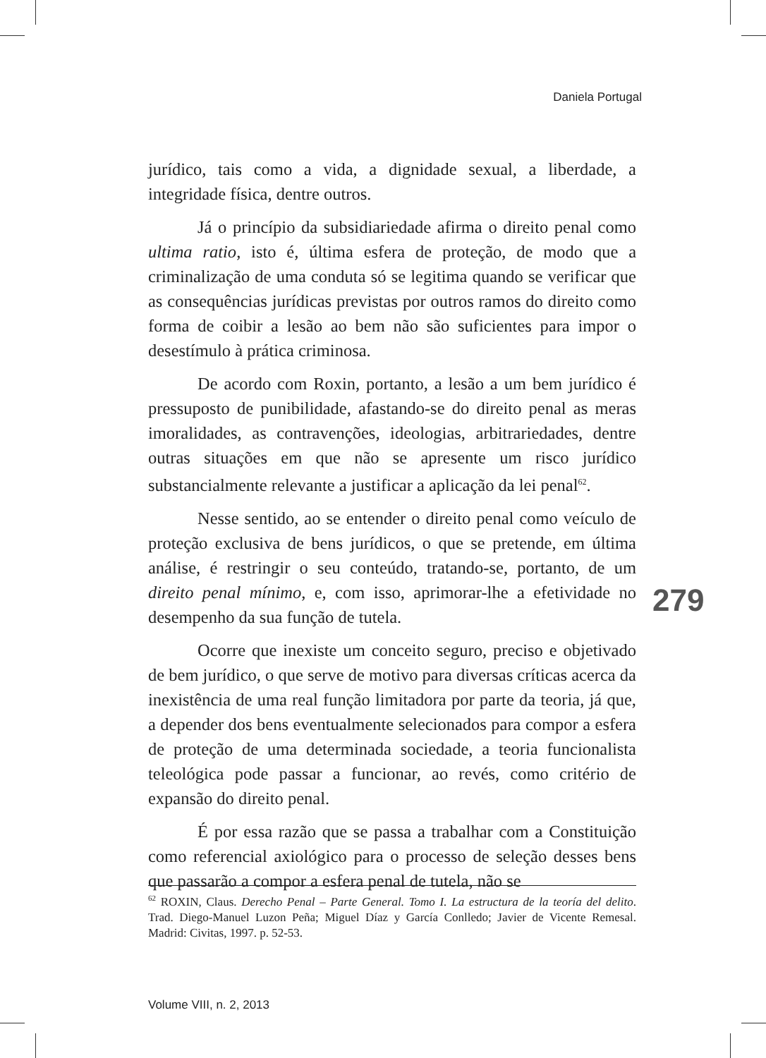Daniela Portugal
jurídico, tais como a vida, a dignidade sexual, a liberdade, a integridade física, dentre outros.
Já o princípio da subsidiariedade afirma o direito penal como ultima ratio, isto é, última esfera de proteção, de modo que a criminalização de uma conduta só se legitima quando se verificar que as consequências jurídicas previstas por outros ramos do direito como forma de coibir a lesão ao bem não são suficientes para impor o desestímulo à prática criminosa.
De acordo com Roxin, portanto, a lesão a um bem jurídico é pressuposto de punibilidade, afastando-se do direito penal as meras imoralidades, as contravenções, ideologias, arbitrariedades, dentre outras situações em que não se apresente um risco jurídico substancialmente relevante a justificar a aplicação da lei penal<sup>62</sup>.
Nesse sentido, ao se entender o direito penal como veículo de proteção exclusiva de bens jurídicos, o que se pretende, em última análise, é restringir o seu conteúdo, tratando-se, portanto, de um direito penal mínimo, e, com isso, aprimorar-lhe a efetividade no desempenho da sua função de tutela.
Ocorre que inexiste um conceito seguro, preciso e objetivado de bem jurídico, o que serve de motivo para diversas críticas acerca da inexistência de uma real função limitadora por parte da teoria, já que, a depender dos bens eventualmente selecionados para compor a esfera de proteção de uma determinada sociedade, a teoria funcionalista teleológica pode passar a funcionar, ao revés, como critério de expansão do direito penal.
É por essa razão que se passa a trabalhar com a Constituição como referencial axiológico para o processo de seleção desses bens que passarão a compor a esfera penal de tutela, não se
279
<sup>62</sup> ROXIN, Claus. Derecho Penal – Parte General. Tomo I. La estructura de la teoría del delito. Trad. Diego-Manuel Luzon Peña; Miguel Díaz y García Conlledo; Javier de Vicente Remesal. Madrid: Civitas, 1997. p. 52-53.
Volume VIII, n. 2, 2013